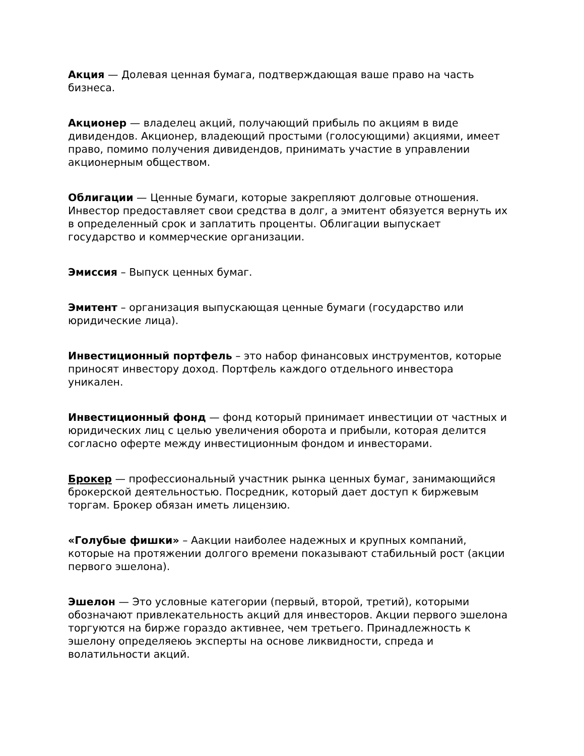Акция — Долевая ценная бумага, подтверждающая ваше право на часть бизнеса.
Акционер — владелец акций, получающий прибыль по акциям в виде дивидендов. Акционер, владеющий простыми (голосующими) акциями, имеет право, помимо получения дивидендов, принимать участие в управлении акционерным обществом.
Облигации — Ценные бумаги, которые закрепляют долговые отношения. Инвестор предоставляет свои средства в долг, а эмитент обязуется вернуть их в определенный срок и заплатить проценты. Облигации выпускает государство и коммерческие организации.
Эмиссия – Выпуск ценных бумаг.
Эмитент – организация выпускающая ценные бумаги (государство или юридические лица).
Инвестиционный портфель – это набор финансовых инструментов, которые приносят инвестору доход. Портфель каждого отдельного инвестора уникален.
Инвестиционный фонд — фонд который принимает инвестиции от частных и юридических лиц с целью увеличения оборота и прибыли, которая делится согласно оферте между инвестиционным фондом и инвесторами.
Брокер — профессиональный участник рынка ценных бумаг, занимающийся брокерской деятельностью. Посредник, который дает доступ к биржевым торгам. Брокер обязан иметь лицензию.
«Голубые фишки» – Аакции наиболее надежных и крупных компаний, которые на протяжении долгого времени показывают стабильный рост (акции первого эшелона).
Эшелон — Это условные категории (первый, второй, третий), которыми обозначают привлекательность акций для инвесторов. Акции первого эшелона торгуются на бирже гораздо активнее, чем третьего. Принадлежность к эшелону определяеюь эксперты на основе ликвидности, спреда и волатильности акций.